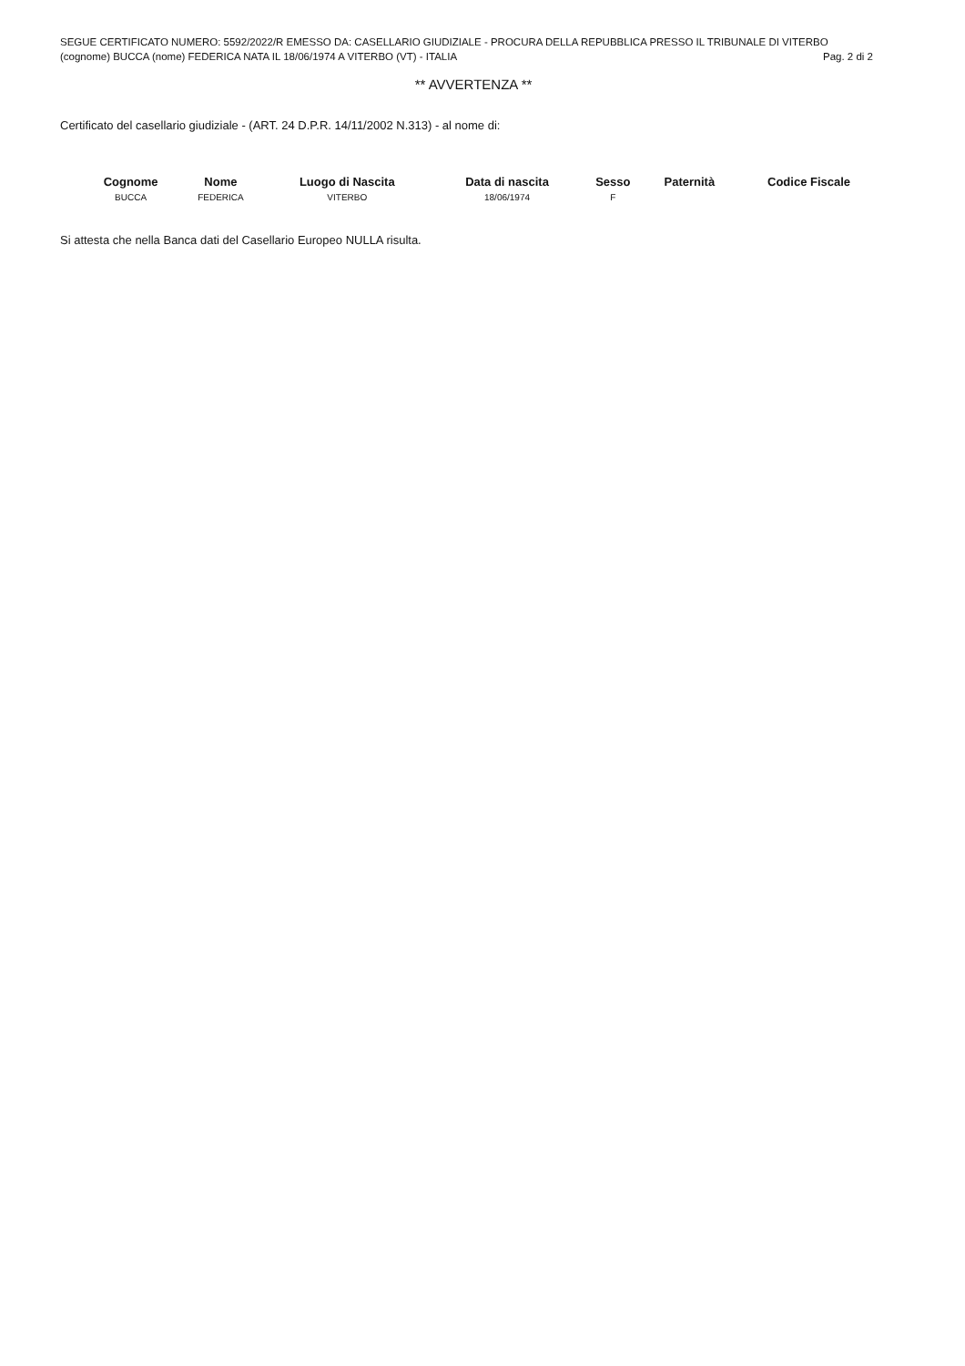SEGUE CERTIFICATO NUMERO: 5592/2022/R EMESSO DA: CASELLARIO GIUDIZIALE - PROCURA DELLA REPUBBLICA PRESSO IL TRIBUNALE DI VITERBO
(cognome) BUCCA (nome) FEDERICA NATA IL 18/06/1974 A VITERBO (VT) - ITALIA Pag. 2 di 2
** AVVERTENZA **
Certificato del casellario giudiziale - (ART. 24 D.P.R. 14/11/2002 N.313) - al nome di:
| Cognome | Nome | Luogo di Nascita | Data di nascita | Sesso | Paternità | Codice Fiscale |
| --- | --- | --- | --- | --- | --- | --- |
| BUCCA | FEDERICA | VITERBO | 18/06/1974 | F | | |
Si attesta che nella Banca dati del Casellario Europeo NULLA risulta.